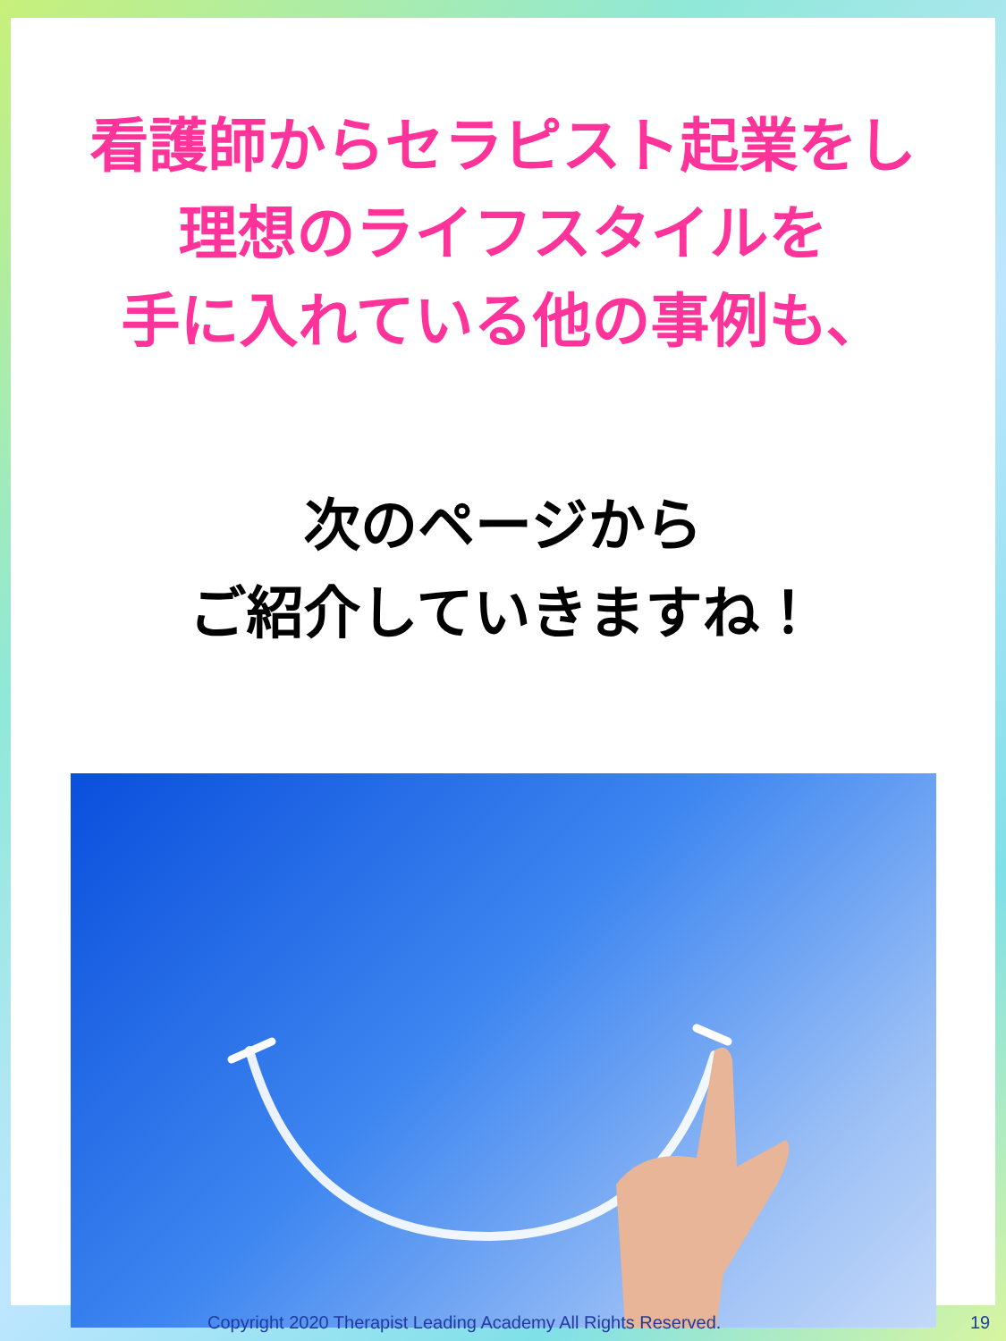看護師からセラピスト起業をし
理想のライフスタイルを
手に入れている他の事例も、
次のページから
ご紹介していきますね！
Copyright 2020 Therapist Leading Academy All Rights Reserved. 19